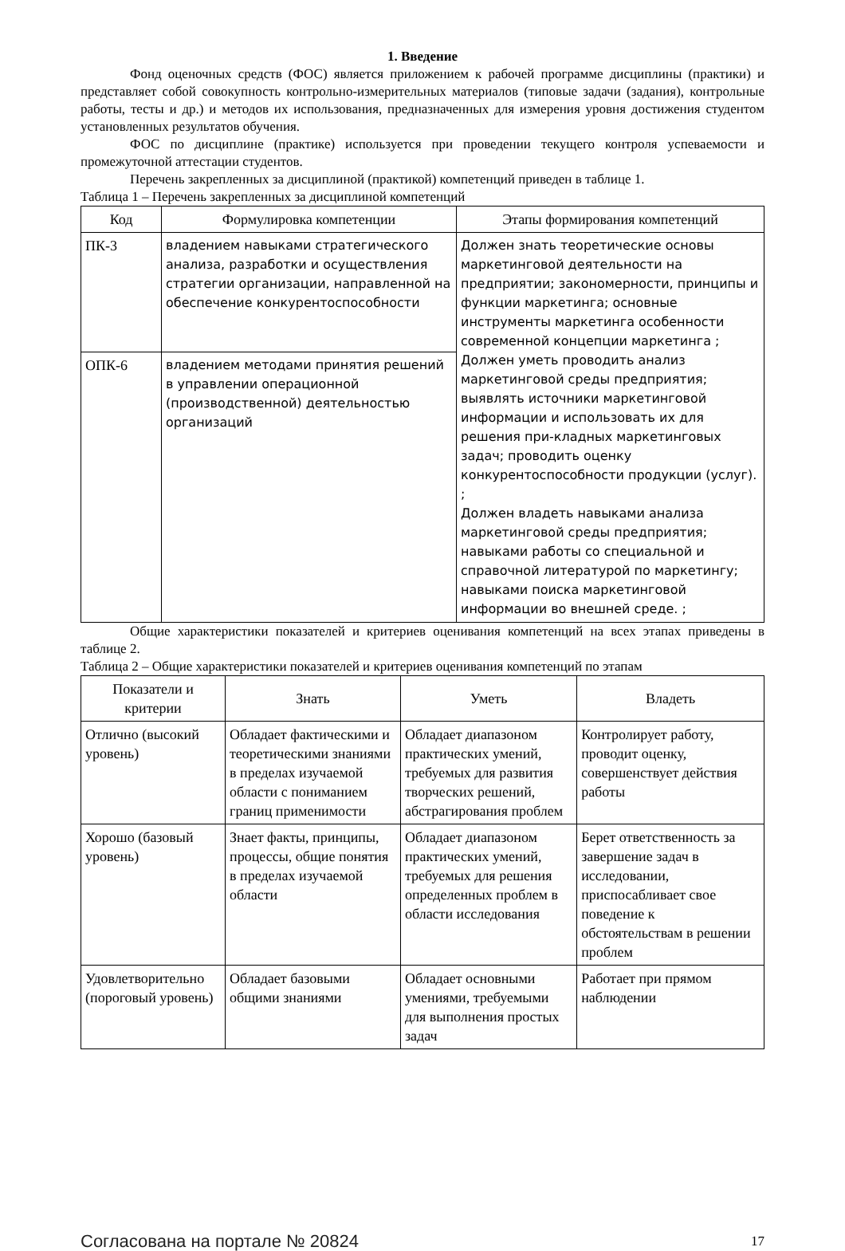1. Введение
Фонд оценочных средств (ФОС) является приложением к рабочей программе дисциплины (практики) и представляет собой совокупность контрольно-измерительных материалов (типовые задачи (задания), контрольные работы, тесты и др.) и методов их использования, предназначенных для измерения уровня достижения студентом установленных результатов обучения.
ФОС по дисциплине (практике) используется при проведении текущего контроля успеваемости и промежуточной аттестации студентов.
Перечень закрепленных за дисциплиной (практикой) компетенций приведен в таблице 1.
Таблица 1 – Перечень закрепленных за дисциплиной компетенций
| Код | Формулировка компетенции | Этапы формирования компетенций |
| --- | --- | --- |
| ПК-3 | владением навыками стратегического анализа, разработки и осуществления стратегии организации, направленной на обеспечение конкурентоспособности | Должен знать теоретические основы маркетинговой деятельности на предприятии; закономерности, принципы и функции маркетинга; основные инструменты маркетинга особенности современной концепции маркетинга ; Должен уметь проводить анализ маркетинговой среды предприятия; выявлять источники маркетинговой информации и использовать их для решения при-кладных маркетинговых задач; проводить оценку конкурентоспособности продукции (услуг). ; Должен владеть навыками анализа маркетинговой среды предприятия; навыками работы со специальной и справочной литературой по маркетингу; навыками поиска маркетинговой информации во внешней среде. ; |
| ОПК-6 | владением методами принятия решений в управлении операционной (производственной) деятельностью организаций | |
Общие характеристики показателей и критериев оценивания компетенций на всех этапах приведены в таблице 2.
Таблица 2 – Общие характеристики показателей и критериев оценивания компетенций по этапам
| Показатели и критерии | Знать | Уметь | Владеть |
| --- | --- | --- | --- |
| Отлично (высокий уровень) | Обладает фактическими и теоретическими знаниями в пределах изучаемой области с пониманием границ применимости | Обладает диапазоном практических умений, требуемых для развития творческих решений, абстрагирования проблем | Контролирует работу, проводит оценку, совершенствует действия работы |
| Хорошо (базовый уровень) | Знает факты, принципы, процессы, общие понятия в пределах изучаемой области | Обладает диапазоном практических умений, требуемых для решения определенных проблем в области исследования | Берет ответственность за завершение задач в исследовании, приспосабливает свое поведение к обстоятельствам в решении проблем |
| Удовлетворительно (пороговый уровень) | Обладает базовыми общими знаниями | Обладает основными умениями, требуемыми для выполнения простых задач | Работает при прямом наблюдении |
Согласована на портале № 20824 17